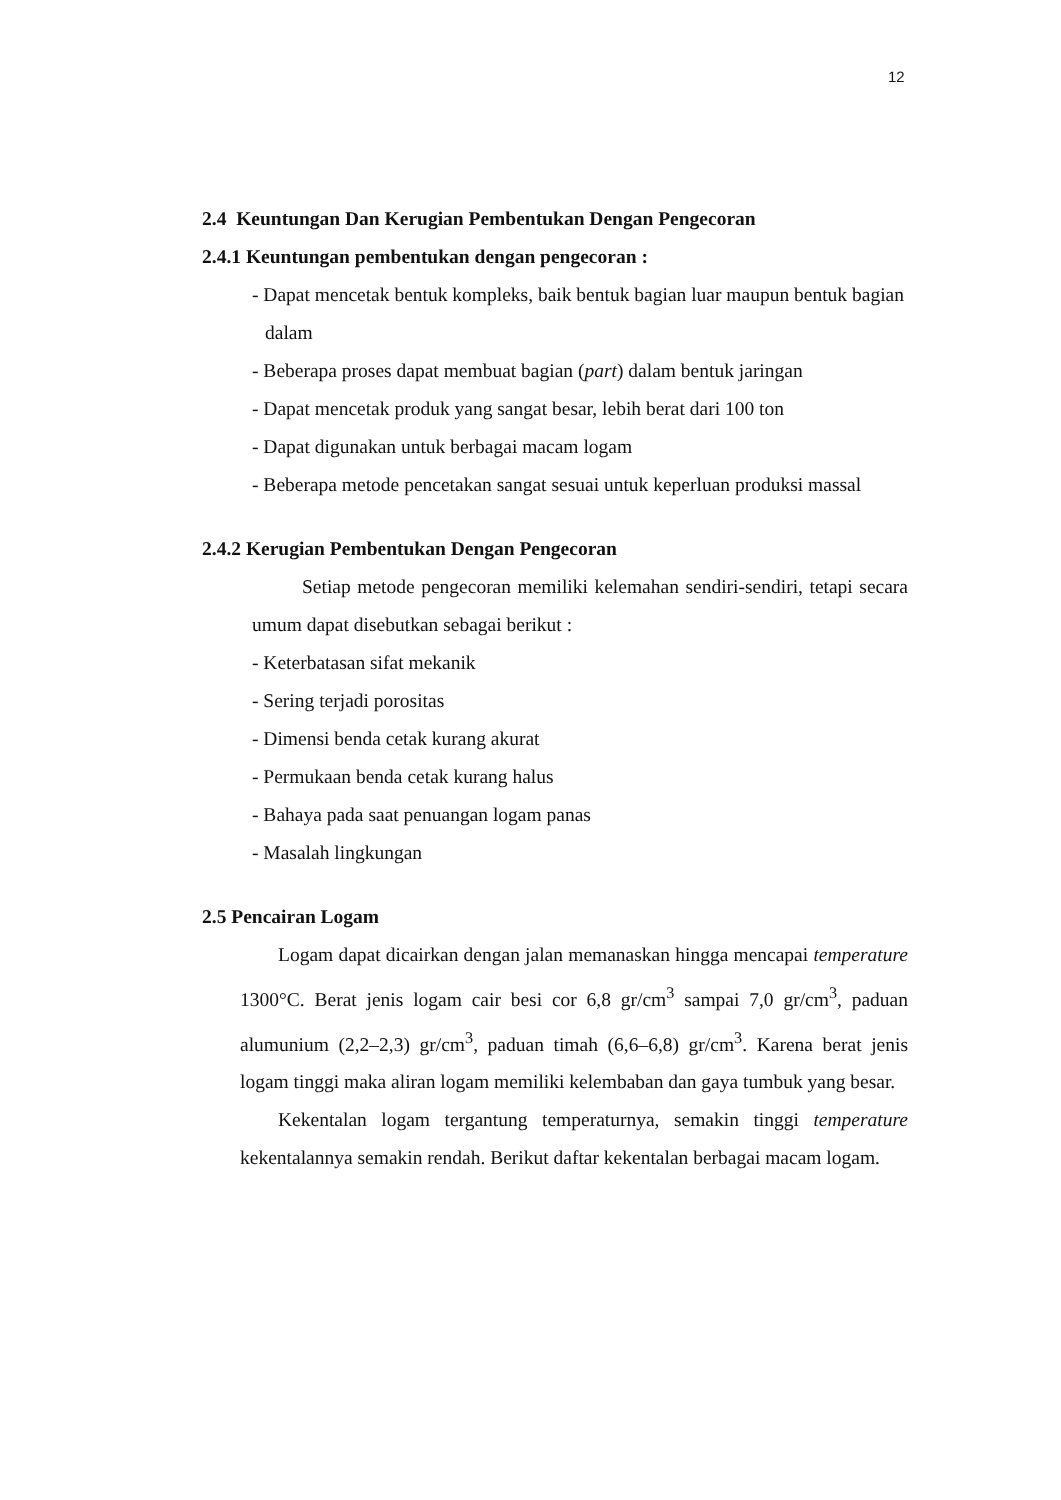12
2.4 Keuntungan Dan Kerugian Pembentukan Dengan Pengecoran
2.4.1 Keuntungan pembentukan dengan pengecoran :
- Dapat mencetak bentuk kompleks, baik bentuk bagian luar maupun bentuk bagian dalam
- Beberapa proses dapat membuat bagian (part) dalam bentuk jaringan
- Dapat mencetak produk yang sangat besar, lebih berat dari 100 ton
- Dapat digunakan untuk berbagai macam logam
- Beberapa metode pencetakan sangat sesuai untuk keperluan produksi massal
2.4.2 Kerugian Pembentukan Dengan Pengecoran
Setiap metode pengecoran memiliki kelemahan sendiri-sendiri, tetapi secara umum dapat disebutkan sebagai berikut :
- Keterbatasan sifat mekanik
- Sering terjadi porositas
- Dimensi benda cetak kurang akurat
- Permukaan benda cetak kurang halus
- Bahaya pada saat penuangan logam panas
- Masalah lingkungan
2.5 Pencairan Logam
Logam dapat dicairkan dengan jalan memanaskan hingga mencapai temperature 1300°C. Berat jenis logam cair besi cor 6,8 gr/cm<sup>3</sup> sampai 7,0 gr/cm<sup>3</sup>, paduan alumunium (2,2–2,3) gr/cm<sup>3</sup>, paduan timah (6,6–6,8) gr/cm<sup>3</sup>. Karena berat jenis logam tinggi maka aliran logam memiliki kelembaban dan gaya tumbuk yang besar.
Kekentalan logam tergantung temperaturnya, semakin tinggi temperature kekentalannya semakin rendah. Berikut daftar kekentalan berbagai macam logam.